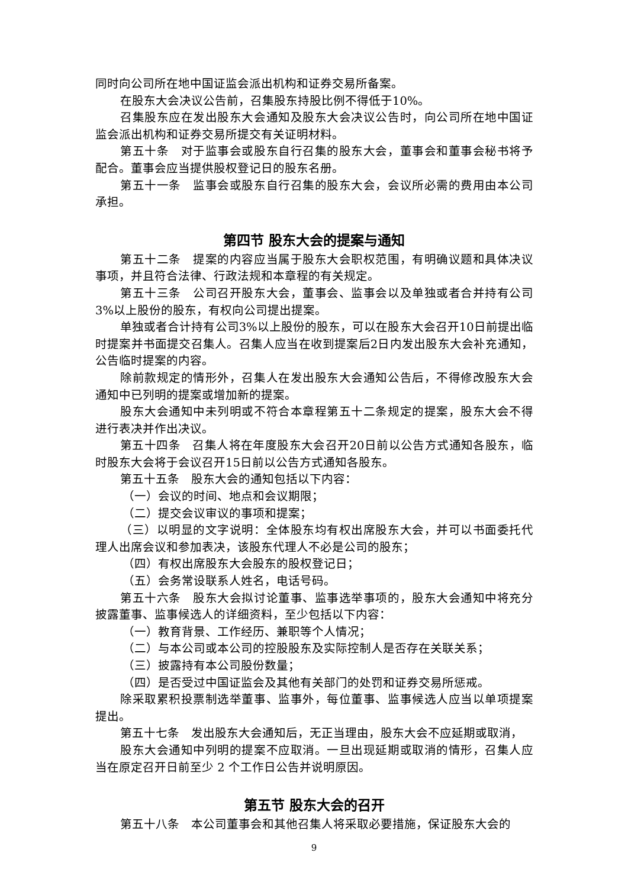同时向公司所在地中国证监会派出机构和证券交易所备案。
在股东大会决议公告前，召集股东持股比例不得低于10%。
召集股东应在发出股东大会通知及股东大会决议公告时，向公司所在地中国证监会派出机构和证券交易所提交有关证明材料。
第五十条　对于监事会或股东自行召集的股东大会，董事会和董事会秘书将予配合。董事会应当提供股权登记日的股东名册。
第五十一条　监事会或股东自行召集的股东大会，会议所必需的费用由本公司承担。
第四节 股东大会的提案与通知
第五十二条　提案的内容应当属于股东大会职权范围，有明确议题和具体决议事项，并且符合法律、行政法规和本章程的有关规定。
第五十三条　公司召开股东大会，董事会、监事会以及单独或者合并持有公司3%以上股份的股东，有权向公司提出提案。
单独或者合计持有公司3%以上股份的股东，可以在股东大会召开10日前提出临时提案并书面提交召集人。召集人应当在收到提案后2日内发出股东大会补充通知，公告临时提案的内容。
除前款规定的情形外，召集人在发出股东大会通知公告后，不得修改股东大会通知中已列明的提案或增加新的提案。
股东大会通知中未列明或不符合本章程第五十二条规定的提案，股东大会不得进行表决并作出决议。
第五十四条　召集人将在年度股东大会召开20日前以公告方式通知各股东，临时股东大会将于会议召开15日前以公告方式通知各股东。
第五十五条　股东大会的通知包括以下内容：
（一）会议的时间、地点和会议期限；
（二）提交会议审议的事项和提案；
（三）以明显的文字说明：全体股东均有权出席股东大会，并可以书面委托代理人出席会议和参加表决，该股东代理人不必是公司的股东；
（四）有权出席股东大会股东的股权登记日；
（五）会务常设联系人姓名，电话号码。
第五十六条　股东大会拟讨论董事、监事选举事项的，股东大会通知中将充分披露董事、监事候选人的详细资料，至少包括以下内容：
（一）教育背景、工作经历、兼职等个人情况；
（二）与本公司或本公司的控股股东及实际控制人是否存在关联关系；
（三）披露持有本公司股份数量；
（四）是否受过中国证监会及其他有关部门的处罚和证券交易所惩戒。
除采取累积投票制选举董事、监事外，每位董事、监事候选人应当以单项提案提出。
第五十七条　发出股东大会通知后，无正当理由，股东大会不应延期或取消，
股东大会通知中列明的提案不应取消。一旦出现延期或取消的情形，召集人应当在原定召开日前至少 2 个工作日公告并说明原因。
第五节 股东大会的召开
第五十八条　本公司董事会和其他召集人将采取必要措施，保证股东大会的
9